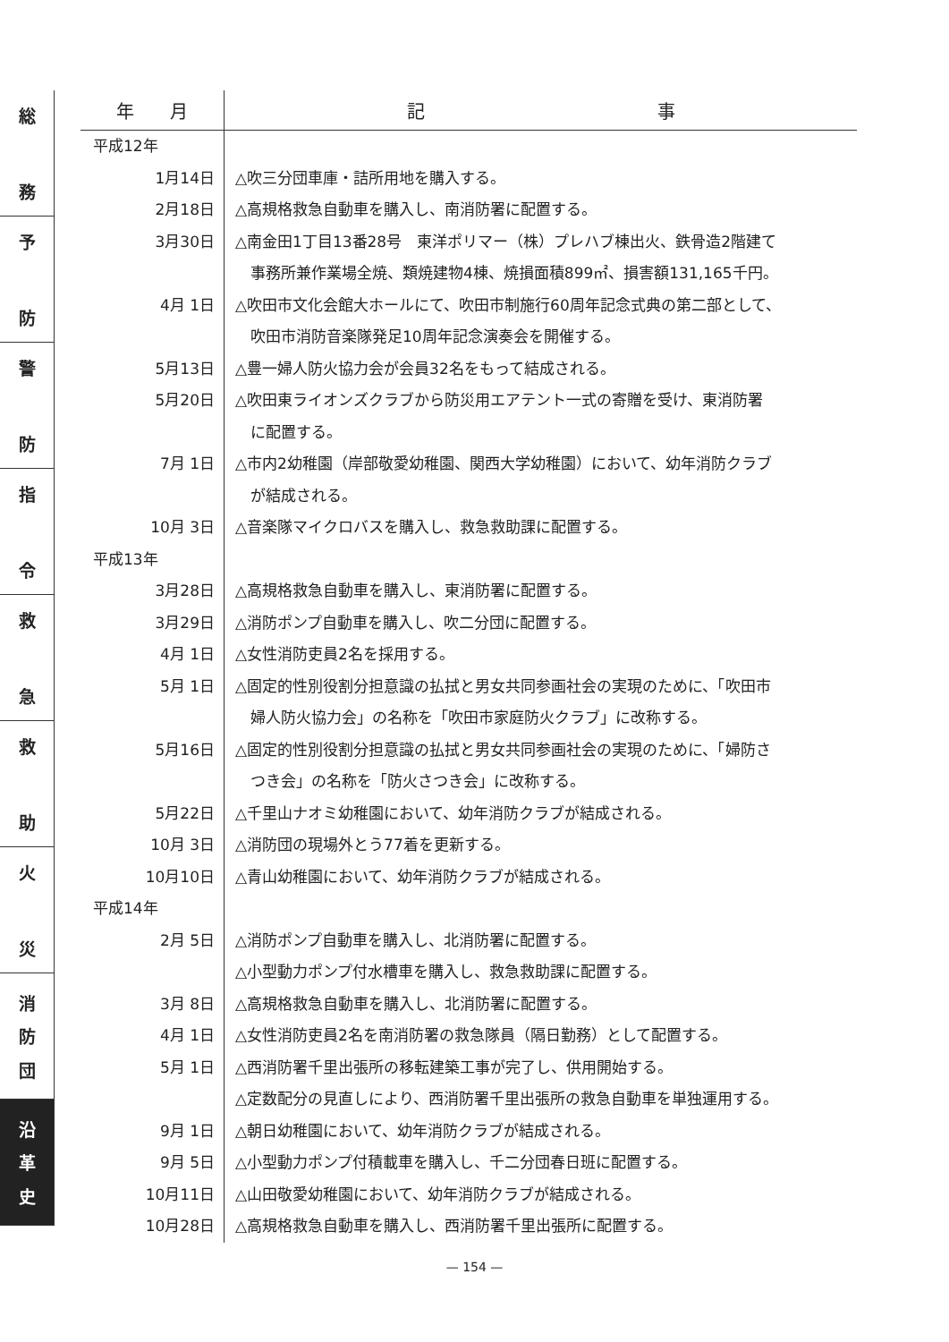総
務
予
防
警
防
指
令
救
急
救
助
火
災
消
防
団
沿
革
史
| 年 月 | 記 事 |
| --- | --- |
| 平成12年 | |
| 1月14日 | △吹三分団車庫・詰所用地を購入する。 |
| 2月18日 | △高規格救急自動車を購入し、南消防署に配置する。 |
| 3月30日 | △南金田1丁目13番28号 東洋ポリマー（株）プレハブ棟出火、鉄骨造2階建て 事務所兼作業場全焼、類焼建物4棟、焼損面積899㎡、損害額131,165千円。 |
| 4月 1日 | △吹田市文化会館大ホールにて、吹田市制施行60周年記念式典の第二部として、 吹田市消防音楽隊発足10周年記念演奏会を開催する。 |
| 5月13日 | △豊一婦人防火協力会が会員32名をもって結成される。 |
| 5月20日 | △吹田東ライオンズクラブから防災用エアテント一式の寄贈を受け、東消防署 に配置する。 |
| 7月 1日 | △市内2幼稚園（岸部敬愛幼稚園、関西大学幼稚園）において、幼年消防クラブ が結成される。 |
| 10月 3日 | △音楽隊マイクロバスを購入し、救急救助課に配置する。 |
| 平成13年 | |
| 3月28日 | △高規格救急自動車を購入し、東消防署に配置する。 |
| 3月29日 | △消防ポンプ自動車を購入し、吹二分団に配置する。 |
| 4月 1日 | △女性消防吏員2名を採用する。 |
| 5月 1日 | △固定的性別役割分担意識の払拭と男女共同参画社会の実現のために、「吹田市 婦人防火協力会」の名称を「吹田市家庭防火クラブ」に改称する。 |
| 5月16日 | △固定的性別役割分担意識の払拭と男女共同参画社会の実現のために、「婦防さ つき会」の名称を「防火さつき会」に改称する。 |
| 5月22日 | △千里山ナオミ幼稚園において、幼年消防クラブが結成される。 |
| 10月 3日 | △消防団の現場外とう77着を更新する。 |
| 10月10日 | △青山幼稚園において、幼年消防クラブが結成される。 |
| 平成14年 | |
| 2月 5日 | △消防ポンプ自動車を購入し、北消防署に配置する。 △小型動力ポンプ付水槽車を購入し、救急救助課に配置する。 |
| 3月 8日 | △高規格救急自動車を購入し、北消防署に配置する。 |
| 4月 1日 | △女性消防吏員2名を南消防署の救急隊員（隔日勤務）として配置する。 |
| 5月 1日 | △西消防署千里出張所の移転建築工事が完了し、供用開始する。 △定数配分の見直しにより、西消防署千里出張所の救急自動車を単独運用する。 |
| 9月 1日 | △朝日幼稚園において、幼年消防クラブが結成される。 |
| 9月 5日 | △小型動力ポンプ付積載車を購入し、千二分団春日班に配置する。 |
| 10月11日 | △山田敬愛幼稚園において、幼年消防クラブが結成される。 |
| 10月28日 | △高規格救急自動車を購入し、西消防署千里出張所に配置する。 |
— 154 —